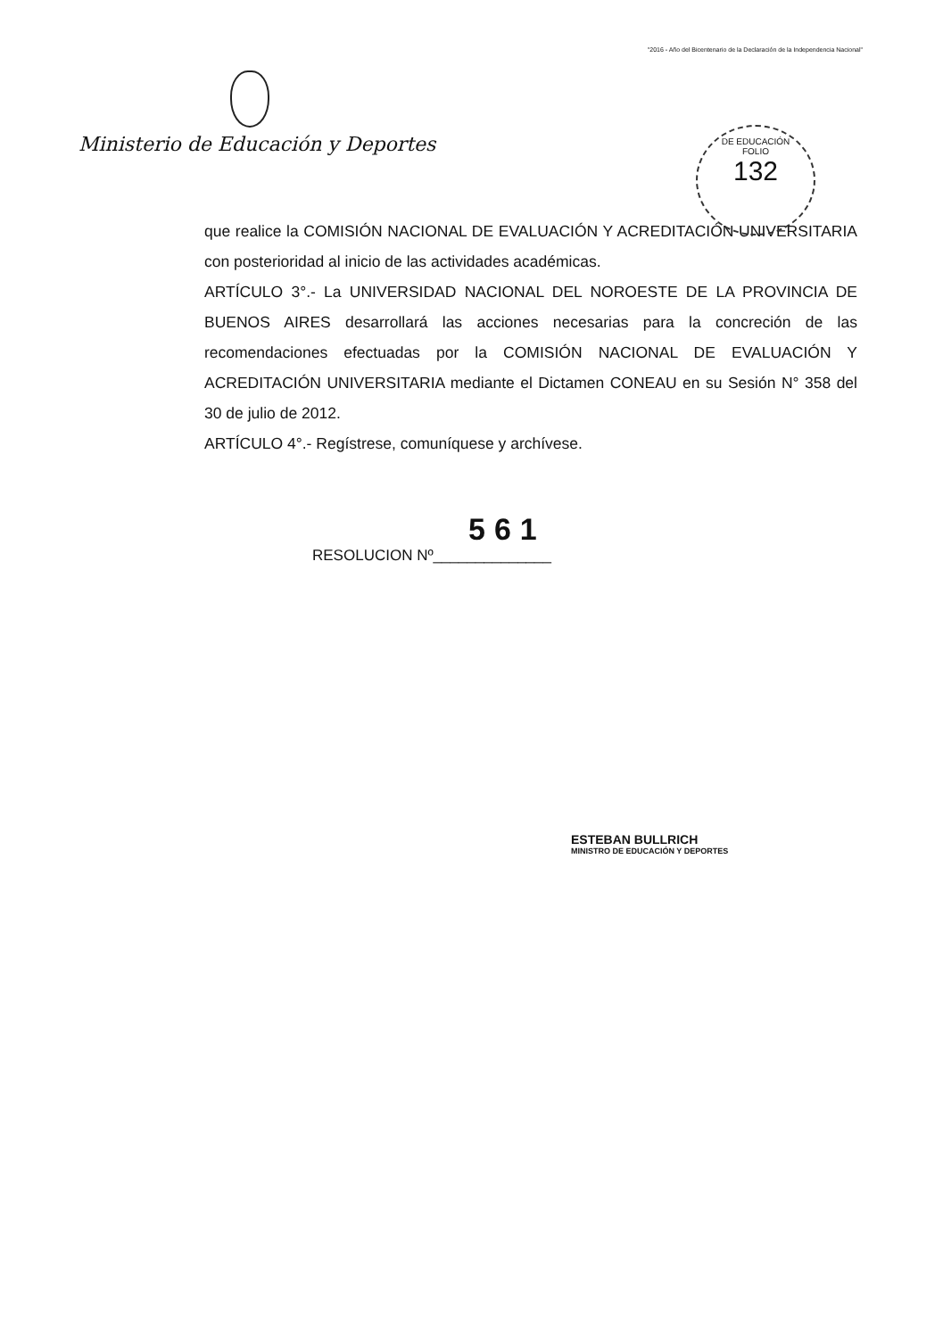"2016 - Año del Bicentenario de la Declaración de la Independencia Nacional"
Ministerio de Educación y Deportes
DE EDUCACIÓN
FOLIO
132
que realice la COMISIÓN NACIONAL DE EVALUACIÓN Y ACREDITACIÓN UNIVERSITARIA con posterioridad al inicio de las actividades académicas.
ARTÍCULO 3°.- La UNIVERSIDAD NACIONAL DEL NOROESTE DE LA PROVINCIA DE BUENOS AIRES desarrollará las acciones necesarias para la concreción de las recomendaciones efectuadas por la COMISIÓN NACIONAL DE EVALUACIÓN Y ACREDITACIÓN UNIVERSITARIA mediante el Dictamen CONEAU en su Sesión N° 358 del 30 de julio de 2012.
ARTÍCULO 4°.- Regístrese, comuníquese y archívese.
561
RESOLUCION Nº______________
ESTEBAN BULLRICH
MINISTRO DE EDUCACIÓN Y DEPORTES